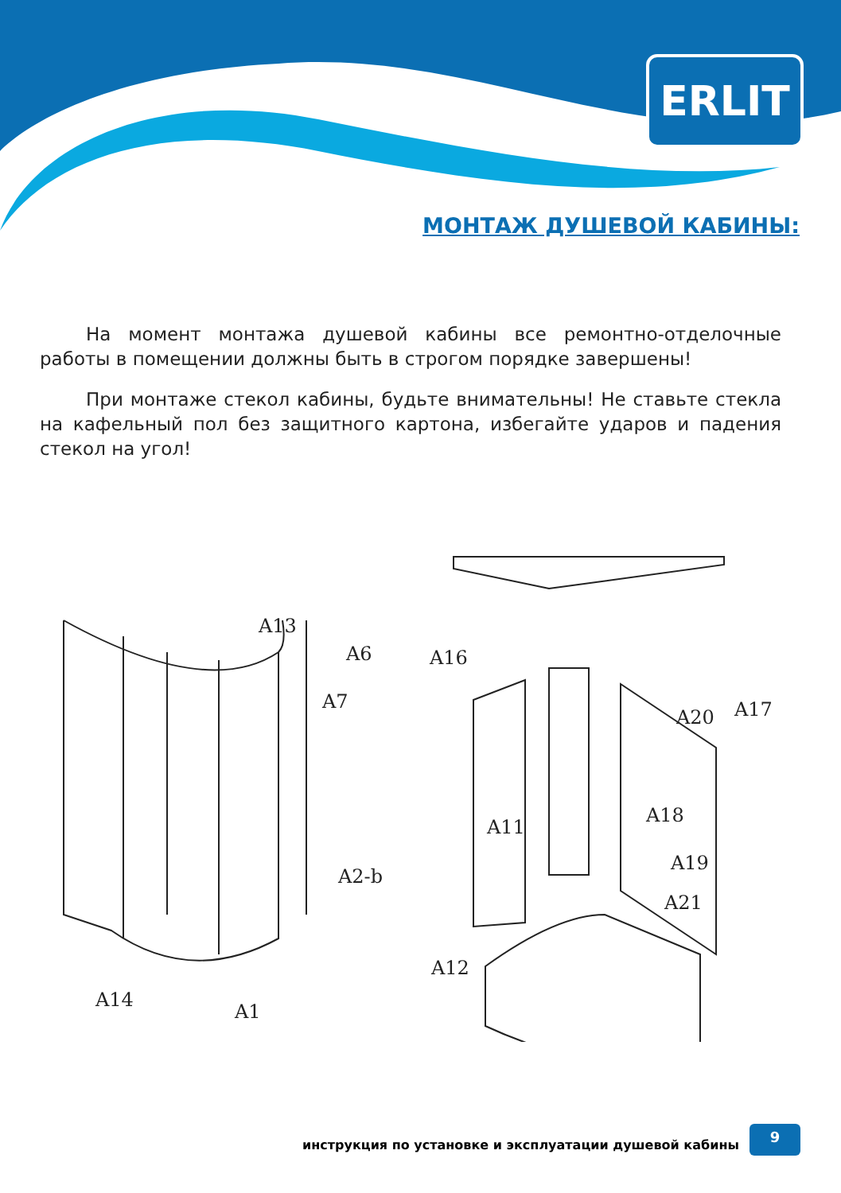ERLIT
МОНТАЖ ДУШЕВОЙ КАБИНЫ:
На момент монтажа душевой кабины все ремонтно-отделочные работы в помещении должны быть в строгом порядке завершены!
При монтаже стекол кабины, будьте внимательны! Не ставьте стекла на кафельный пол без защитного картона, избегайте ударов и падения стекол на угол!
A13
A6
A7
A2-b
A14
A1
A16
A17
A20
A11
A18
A19
A21
A12
инструкция по установке и эксплуатации душевой кабины
9